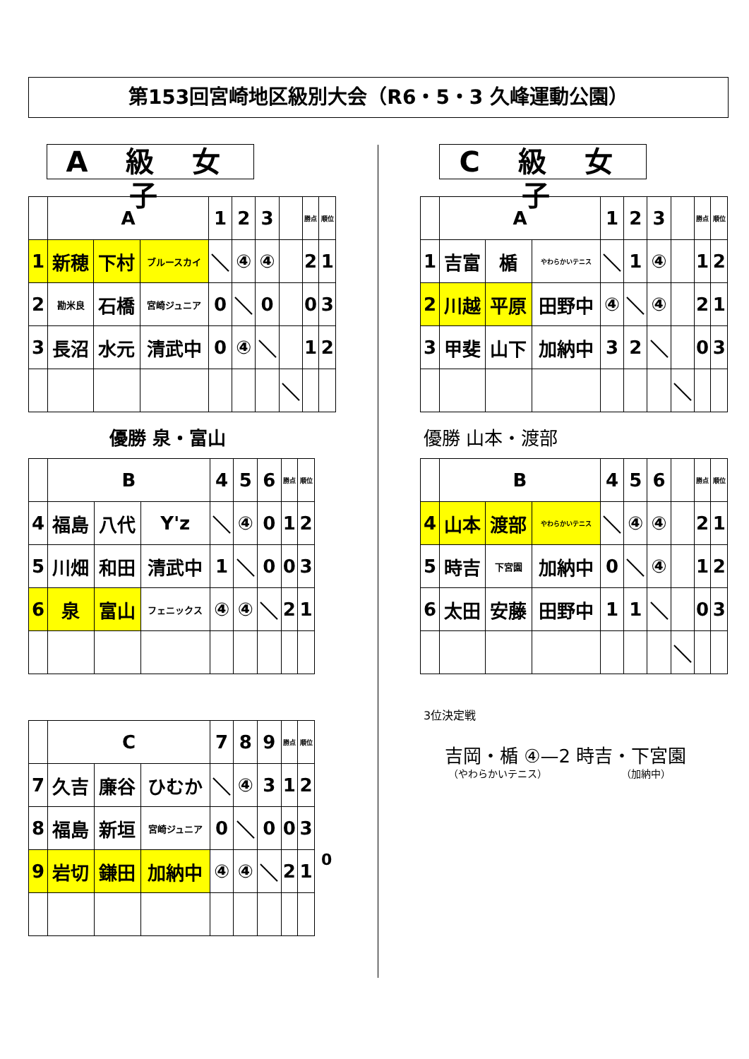第153回宮崎地区級別大会（R6・5・3 久峰運動公園）
A 級 女 子
C 級 女 子
| | A | | | 1 | 2 | 3 | | 勝点 | 順位 |
| 1 | 新穂 | 下村 | ブルースカイ | ＼ | ④ | ④ | | 2 | 1 |
| 2 | 勘米良 | 石橋 | 宮崎ジュニア | 0 | ＼ | 0 | | 0 | 3 |
| 3 | 長沼 | 水元 | 清武中 | 0 | ④ | ＼ | | 1 | 2 |
| | | | | | | | ＼ | | |
優勝 泉・富山
| | B | | | 4 | 5 | 6 | 勝点 | 順位 |
| 4 | 福島 | 八代 | Y'z | ＼ | ④ | 0 | 1 | 2 |
| 5 | 川畑 | 和田 | 清武中 | 1 | ＼ | 0 | 0 | 3 |
| 6 | 泉 | 富山 | フェニックス | ④ | ④ | ＼ | 2 | 1 |
| | C | | | 7 | 8 | 9 | 勝点 | 順位 |
| 7 | 久吉 | 廉谷 | ひむか | ＼ | ④ | 3 | 1 | 2 |
| 8 | 福島 | 新垣 | 宮崎ジュニア | 0 | ＼ | 0 | 0 | 3 |
| 9 | 岩切 | 鎌田 | 加納中 | ④ | ④ | ＼ | 2 | 1 |
| | A | | | 1 | 2 | 3 | | 勝点 | 順位 |
| 1 | 吉富 | 楯 | やわらかいテニス | ＼ | 1 | ④ | | 1 | 2 |
| 2 | 川越 | 平原 | 田野中 | ④ | ＼ | ④ | | 2 | 1 |
| 3 | 甲斐 | 山下 | 加納中 | 3 | 2 | ＼ | | 0 | 3 |
| | | | | | | | ＼ | | |
優勝 山本・渡部
| | B | | | 4 | 5 | 6 | | 勝点 | 順位 |
| 4 | 山本 | 渡部 | やわらかいテニス | ＼ | ④ | ④ | | 2 | 1 |
| 5 | 時吉 | 下宮園 | 加納中 | 0 | ＼ | ④ | | 1 | 2 |
| 6 | 太田 | 安藤 | 田野中 | 1 | 1 | ＼ | | 0 | 3 |
| | | | | | | | ＼ | | |
3位決定戦
吉岡・楯 ④—2 時吉・下宮園
（やわらかいテニス） （加納中）
0